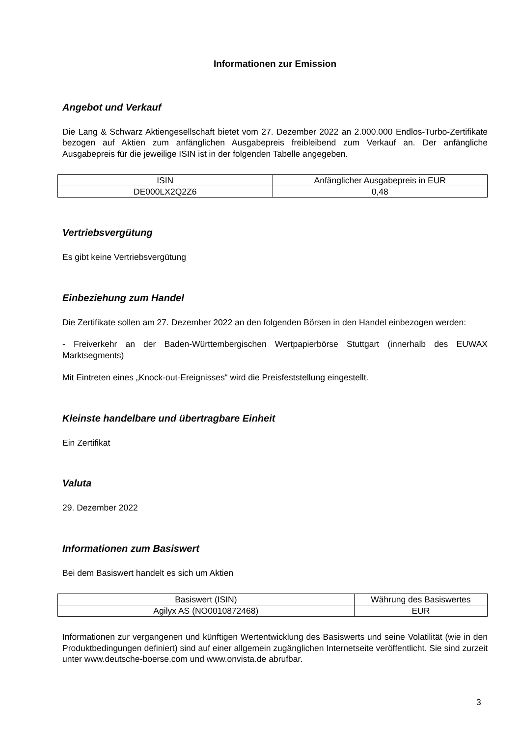Informationen zur Emission
Angebot und Verkauf
Die Lang & Schwarz Aktiengesellschaft bietet vom 27. Dezember 2022 an 2.000.000 Endlos-Turbo-Zertifikate bezogen auf Aktien zum anfänglichen Ausgabepreis freibleibend zum Verkauf an. Der anfängliche Ausgabepreis für die jeweilige ISIN ist in der folgenden Tabelle angegeben.
| ISIN | Anfänglicher Ausgabepreis in EUR |
| --- | --- |
| DE000LX2Q2Z6 | 0,48 |
Vertriebsvergütung
Es gibt keine Vertriebsvergütung
Einbeziehung zum Handel
Die Zertifikate sollen am 27. Dezember 2022 an den folgenden Börsen in den Handel einbezogen werden:
- Freiverkehr an der Baden-Württembergischen Wertpapierbörse Stuttgart (innerhalb des EUWAX Marktsegments)
Mit Eintreten eines „Knock-out-Ereignisses“ wird die Preisfeststellung eingestellt.
Kleinste handelbare und übertragbare Einheit
Ein Zertifikat
Valuta
29. Dezember 2022
Informationen zum Basiswert
Bei dem Basiswert handelt es sich um Aktien
| Basiswert (ISIN) | Währung des Basiswertes |
| --- | --- |
| Agilyx AS (NO0010872468) | EUR |
Informationen zur vergangenen und künftigen Wertentwicklung des Basiswerts und seine Volatilität (wie in den Produktbedingungen definiert) sind auf einer allgemein zugänglichen Internetseite veröffentlicht. Sie sind zurzeit unter www.deutsche-boerse.com und www.onvista.de abrufbar.
3